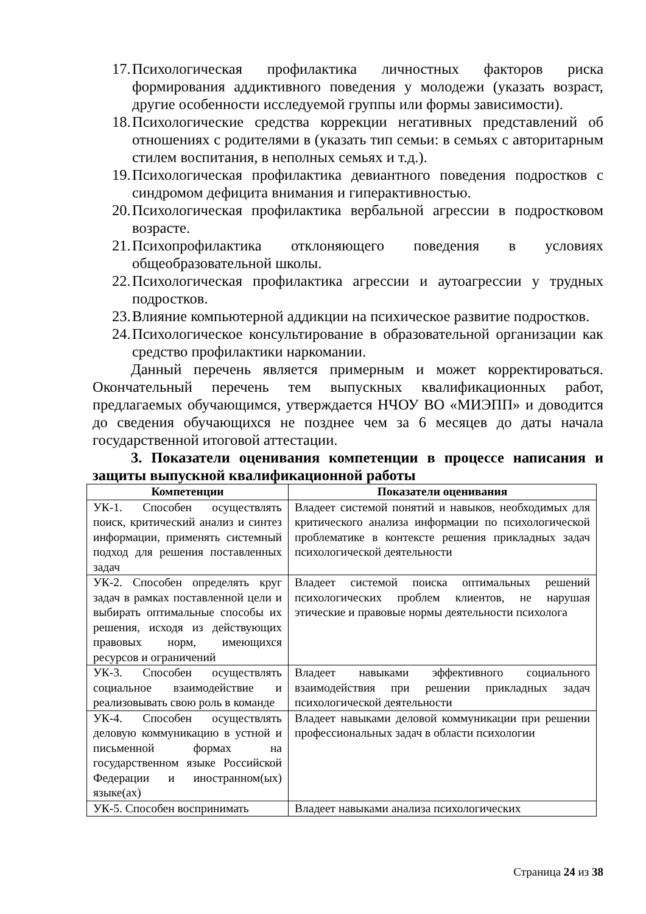17. Психологическая профилактика личностных факторов риска формирования аддиктивного поведения у молодежи (указать возраст, другие особенности исследуемой группы или формы зависимости).
18. Психологические средства коррекции негативных представлений об отношениях с родителями в (указать тип семьи: в семьях с авторитарным стилем воспитания, в неполных семьях и т.д.).
19. Психологическая профилактика девиантного поведения подростков с синдромом дефицита внимания и гиперактивностью.
20. Психологическая профилактика вербальной агрессии в подростковом возрасте.
21. Психопрофилактика отклоняющего поведения в условиях общеобразовательной школы.
22. Психологическая профилактика агрессии и аутоагрессии у трудных подростков.
23. Влияние компьютерной аддикции на психическое развитие подростков.
24. Психологическое консультирование в образовательной организации как средство профилактики наркомании.
Данный перечень является примерным и может корректироваться. Окончательный перечень тем выпускных квалификационных работ, предлагаемых обучающимся, утверждается НЧОУ ВО «МИЭПП» и доводится до сведения обучающихся не позднее чем за 6 месяцев до даты начала государственной итоговой аттестации.
3. Показатели оценивания компетенции в процессе написания и защиты выпускной квалификационной работы
| Компетенции | Показатели оценивания |
| --- | --- |
| УК-1. Способен осуществлять поиск, критический анализ и синтез информации, применять системный подход для решения поставленных задач | Владеет системой понятий и навыков, необходимых для критического анализа информации по психологической проблематике в контексте решения прикладных задач психологической деятельности |
| УК-2. Способен определять круг задач в рамках поставленной цели и выбирать оптимальные способы их решения, исходя из действующих правовых норм, имеющихся ресурсов и ограничений | Владеет системой поиска оптимальных решений психологических проблем клиентов, не нарушая этические и правовые нормы деятельности психолога |
| УК-3. Способен осуществлять социальное взаимодействие и реализовывать свою роль в команде | Владеет навыками эффективного социального взаимодействия при решении прикладных задач психологической деятельности |
| УК-4. Способен осуществлять деловую коммуникацию в устной и письменной формах на государственном языке Российской Федерации и иностранном(ых) языке(ах) | Владеет навыками деловой коммуникации при решении профессиональных задач в области психологии |
| УК-5. Способен воспринимать | Владеет навыками анализа психологических |
Страница 24 из 38